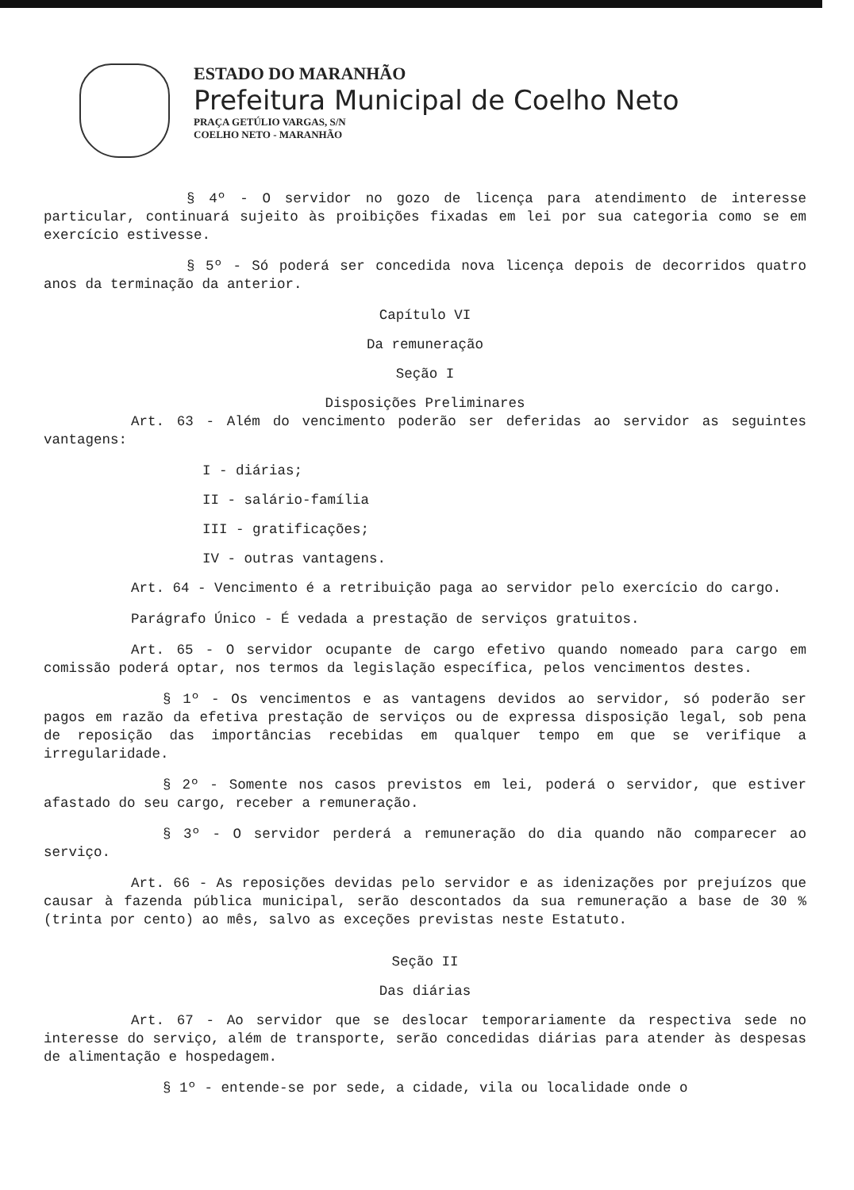ESTADO DO MARANHÃO
Prefeitura Municipal de Coelho Neto
PRAÇA GETÚLIO VARGAS, S/N
COELHO NETO - MARANHÃO
§ 4º - O servidor no gozo de licença para atendimento de interesse particular, continuará sujeito às proibições fixadas em lei por sua categoria como se em exercício estivesse.
§ 5º - Só poderá ser concedida nova licença depois de decorridos quatro anos da terminação da anterior.
Capítulo VI
Da remuneração
Seção I
Disposições Preliminares
Art. 63 - Além do vencimento poderão ser deferidas ao servidor as seguintes vantagens:
I - diárias;
II - salário-família
III - gratificações;
IV - outras vantagens.
Art. 64 - Vencimento é a retribuição paga ao servidor pelo exercício do cargo.
Parágrafo Único - É vedada a prestação de serviços gratuitos.
Art. 65 - O servidor ocupante de cargo efetivo quando nomeado para cargo em comissão poderá optar, nos termos da legislação específica, pelos vencimentos destes.
§ 1º - Os vencimentos e as vantagens devidos ao servidor, só poderão ser pagos em razão da efetiva prestação de serviços ou de expressa disposição legal, sob pena de reposição das importâncias recebidas em qualquer tempo em que se verifique a irregularidade.
§ 2º - Somente nos casos previstos em lei, poderá o servidor, que estiver afastado do seu cargo, receber a remuneração.
§ 3º - O servidor perderá a remuneração do dia quando não comparecer ao serviço.
Art. 66 - As reposições devidas pelo servidor e as idenizações por prejuízos que causar à fazenda pública municipal, serão descontados da sua remuneração a base de 30 % (trinta por cento) ao mês, salvo as exceções previstas neste Estatuto.
Seção II
Das diárias
Art. 67 - Ao servidor que se deslocar temporariamente da respectiva sede no interesse do serviço, além de transporte, serão concedidas diárias para atender às despesas de alimentação e hospedagem.
§ 1º - entende-se por sede, a cidade, vila ou localidade onde o